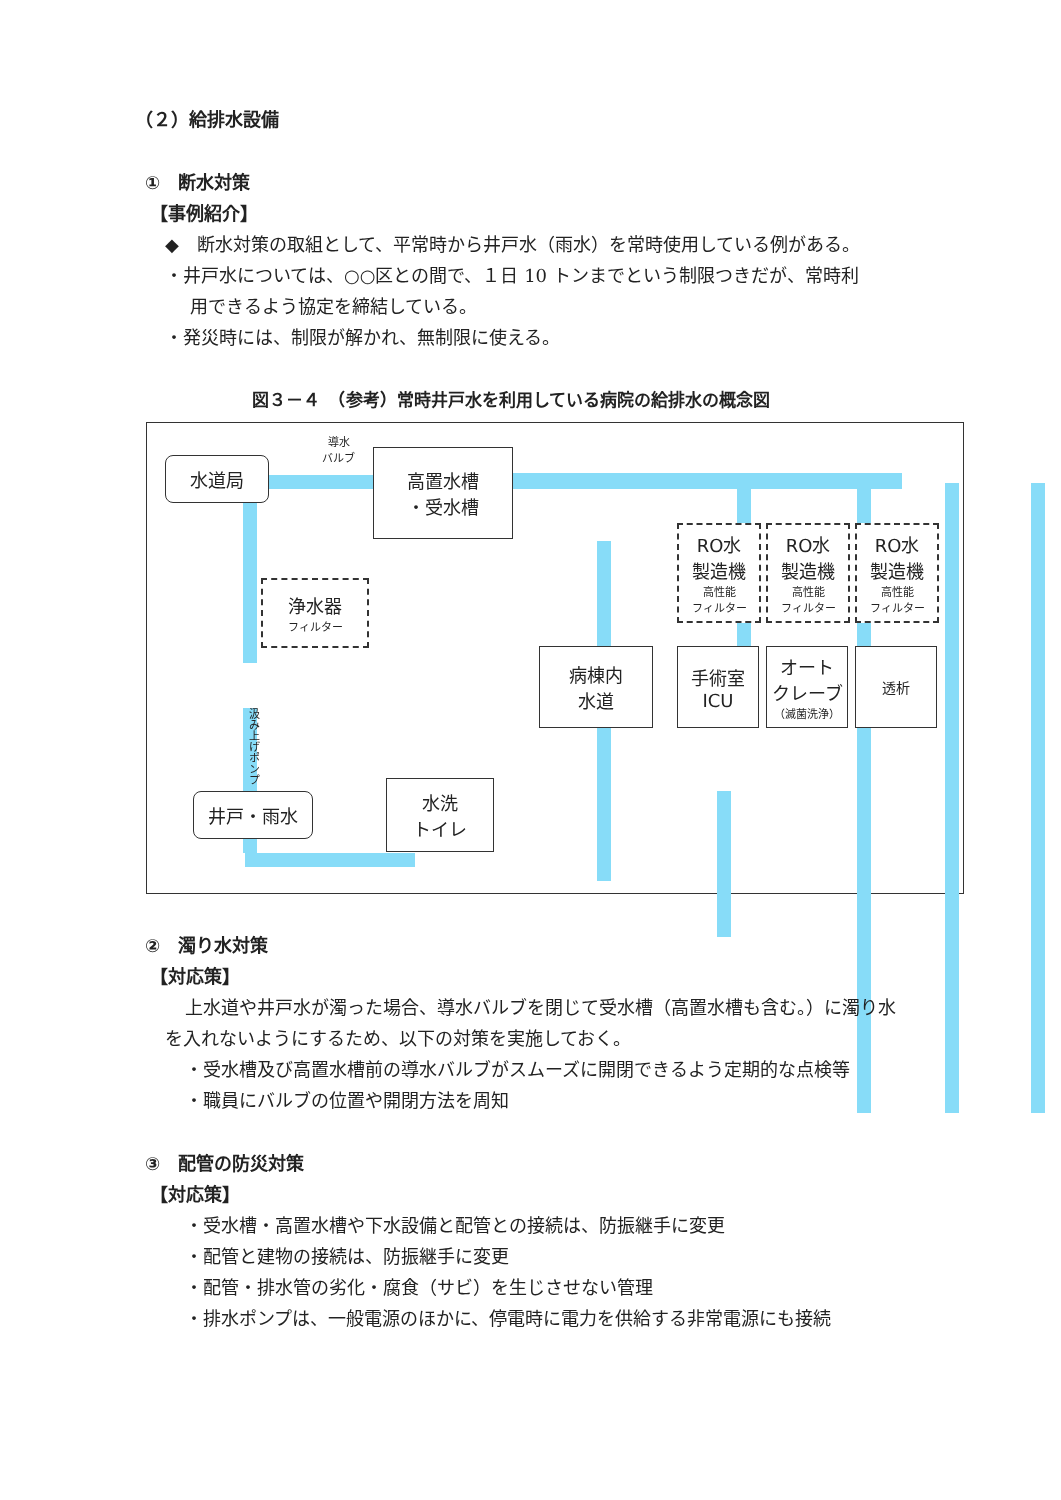（２）給排水設備
①　断水対策
【事例紹介】
◆　断水対策の取組として、平常時から井戸水（雨水）を常時使用している例がある。
・井戸水については、○○区との間で、１日 10 トンまでという制限つきだが、常時利
用できるよう協定を締結している。
・発災時には、制限が解かれ、無制限に使える。
図３－４　（参考）常時井戸水を利用している病院の給排水の概念図
水道局
導水
バルブ
高置水槽
・受水槽
浄水器
フィルター
汲み上げポンプ
井戸・雨水
水洗
トイレ
病棟内
水道
RO水
製造機
高性能
フィルター
RO水
製造機
高性能
フィルター
RO水
製造機
高性能
フィルター
手術室
ICU
オート
クレーブ
（滅菌洗浄）
透析
②　濁り水対策
【対応策】
上水道や井戸水が濁った場合、導水バルブを閉じて受水槽（高置水槽も含む。）に濁り水
を入れないようにするため、以下の対策を実施しておく。
・受水槽及び高置水槽前の導水バルブがスムーズに開閉できるよう定期的な点検等
・職員にバルブの位置や開閉方法を周知
③　配管の防災対策
【対応策】
・受水槽・高置水槽や下水設備と配管との接続は、防振継手に変更
・配管と建物の接続は、防振継手に変更
・配管・排水管の劣化・腐食（サビ）を生じさせない管理
・排水ポンプは、一般電源のほかに、停電時に電力を供給する非常電源にも接続